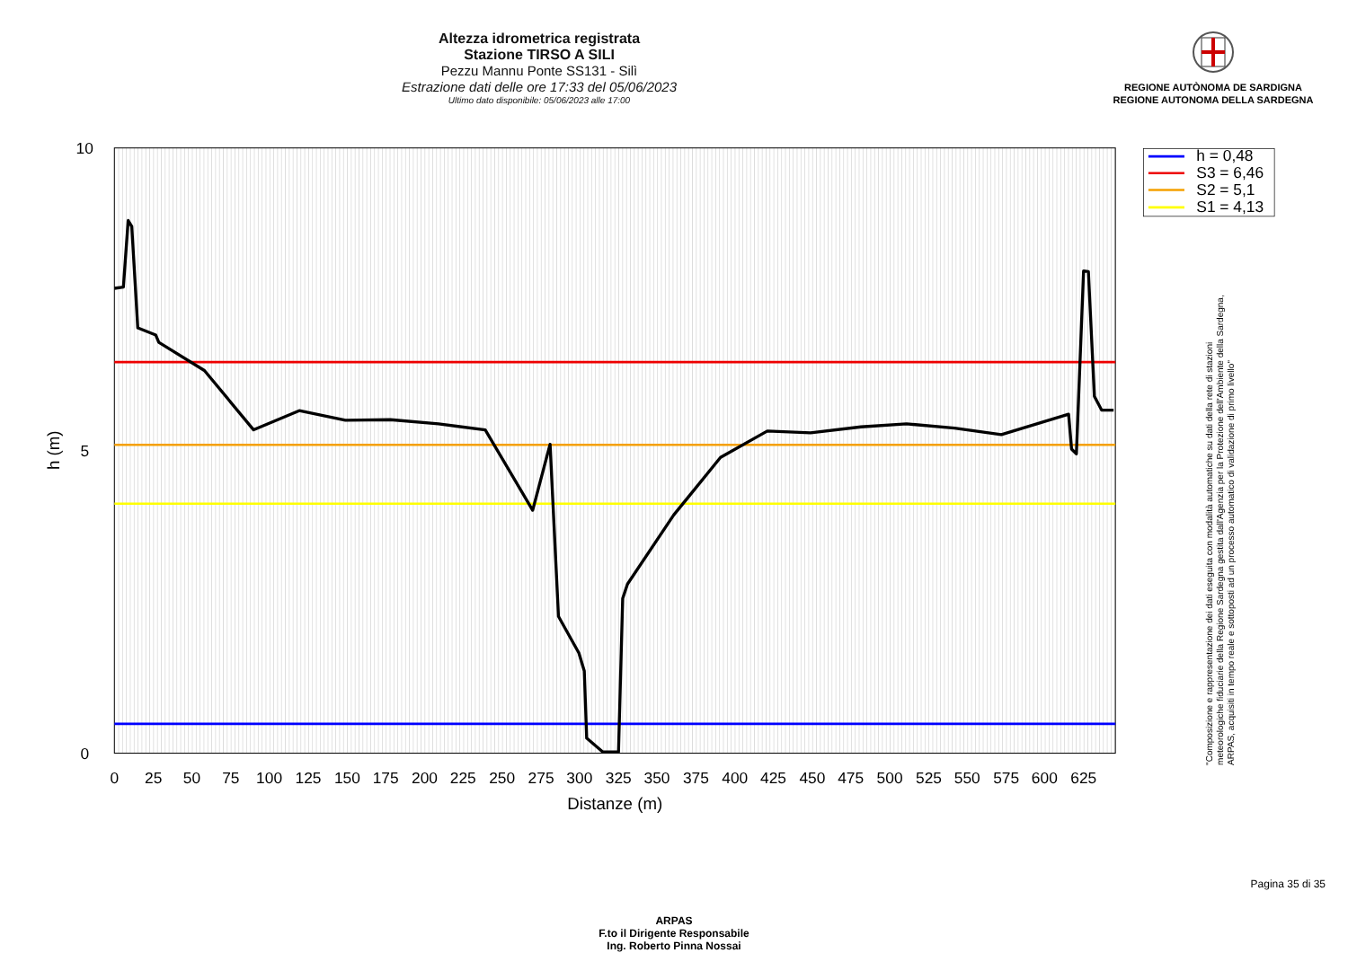Altezza idrometrica registrata
Stazione TIRSO A SILI
Pezzu Mannu Ponte SS131 - Silì
Estrazione dati delle ore 17:33 del 05/06/2023
Ultimo dato disponibile: 05/06/2023 alle 17:00
REGIONE AUTÒNOMA DE SARDIGNA
REGIONE AUTONOMA DELLA SARDEGNA
10
5
0
h (m)
0
25
50
75
100
125
150
175
200
225
250
275
300
325
350
375
400
425
450
475
500
525
550
575
600
625
Distanze (m)
h = 0,48
S3 = 6,46
S2 = 5,1
S1 = 4,13
"Composizione e rappresentazione dei dati eseguita con modalità automatiche su dati della rete di stazioni
meteorologiche fiduciarie della Regione Sardegna gestita dall'Agenzia per la Protezione dell'Ambiente della Sardegna,
ARPAS, acquisiti in tempo reale e sottoposti ad un processo automatico di validazione di primo livello"
ARPAS
F.to il Dirigente Responsabile
Ing. Roberto Pinna Nossai
Pagina 35 di 35